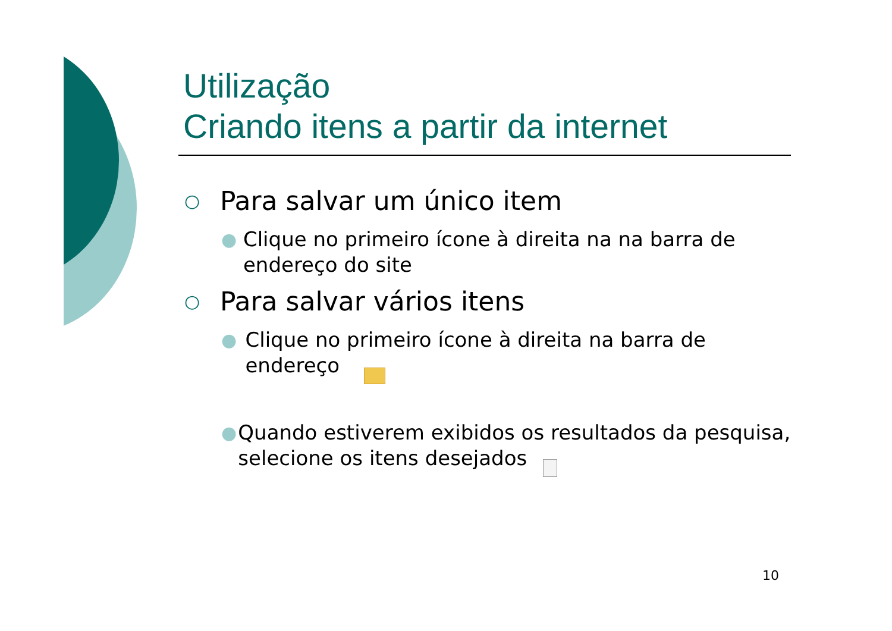Utilização
Criando itens a partir da internet
○ Para salvar um único item
● Clique no primeiro ícone à direita na na barra de endereço do site
○ Para salvar vários itens
● Clique no primeiro ícone à direita na barra de endereço
● Quando estiverem exibidos os resultados da pesquisa, selecione os itens desejados
10